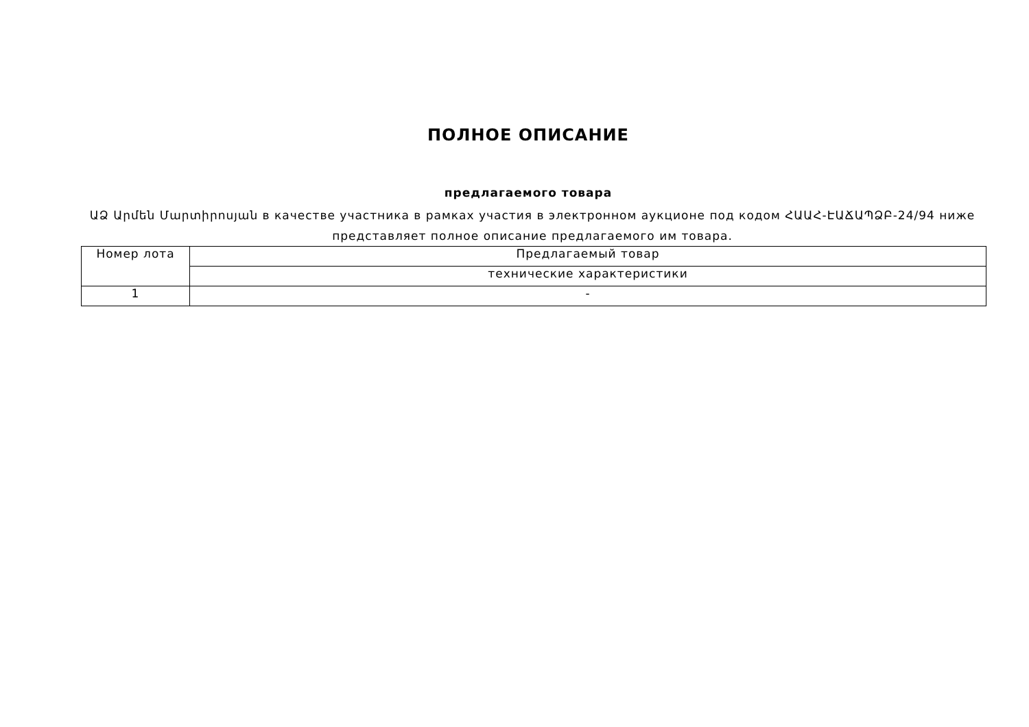ПОЛНОЕ ОПИСАНИЕ
предлагаемого товара
ԱՁ Արմեն Մարտիրոսյան в качестве участника в рамках участия в электронном аукционе под кодом ՀԱԱՀ-ԷԱՃԱՊՁԲ-24/94 ниже представляет полное описание предлагаемого им товара.
| Номер лота | Предлагаемый товар |
| | технические характеристики |
| 1 | - |